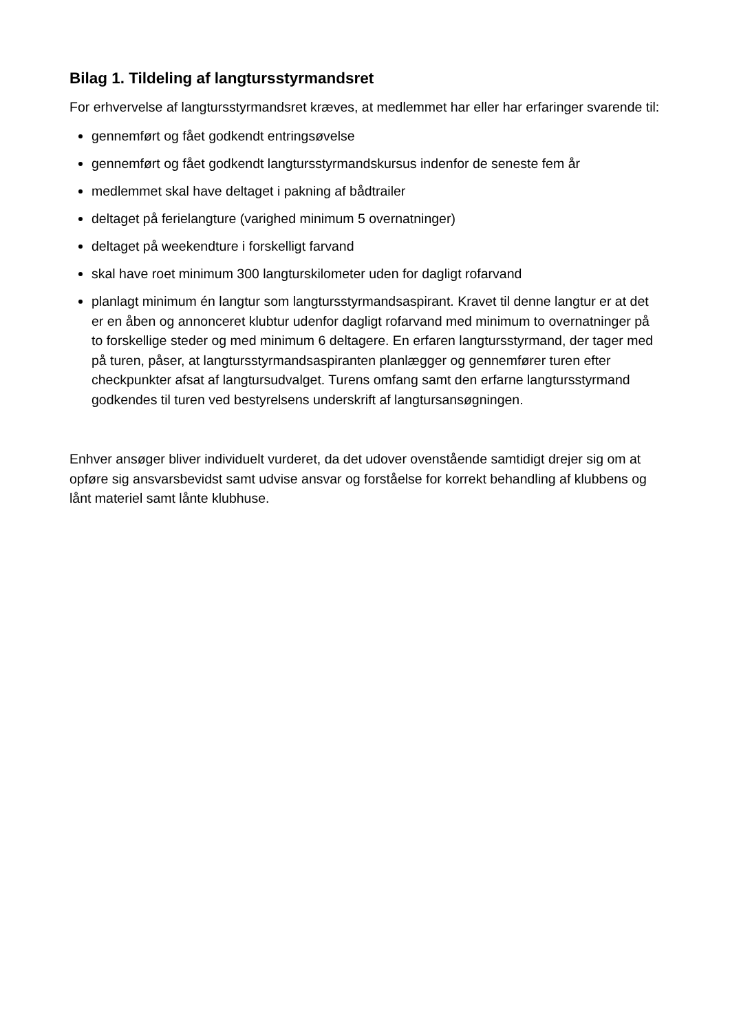Bilag 1. Tildeling af langtursstyrmandsret
For erhvervelse af langtursstyrmandsret kræves, at medlemmet har eller har erfaringer svarende til:
gennemført og fået godkendt entringsøvelse
gennemført og fået godkendt langtursstyrmandskursus indenfor de seneste fem år
medlemmet skal have deltaget i pakning af bådtrailer
deltaget på ferielangture (varighed minimum 5 overnatninger)
deltaget på weekendture i forskelligt farvand
skal have roet minimum 300 langturskilometer uden for dagligt rofarvand
planlagt minimum én langtur som langtursstyrmandsaspirant. Kravet til denne langtur er at det er en åben og annonceret klubtur udenfor dagligt rofarvand med minimum to overnatninger på to forskellige steder og med minimum 6 deltagere. En erfaren langtursstyrmand, der tager med på turen, påser, at langtursstyrmandsaspiranten planlægger og gennemfører turen efter checkpunkter afsat af langtursudvalget. Turens omfang samt den erfarne langtursstyrmand godkendes til turen ved bestyrelsens underskrift af langtursansøgningen.
Enhver ansøger bliver individuelt vurderet, da det udover ovenstående samtidigt drejer sig om at opføre sig ansvarsbevidst samt udvise ansvar og forståelse for korrekt behandling af klubbens og lånt materiel samt lånte klubhuse.